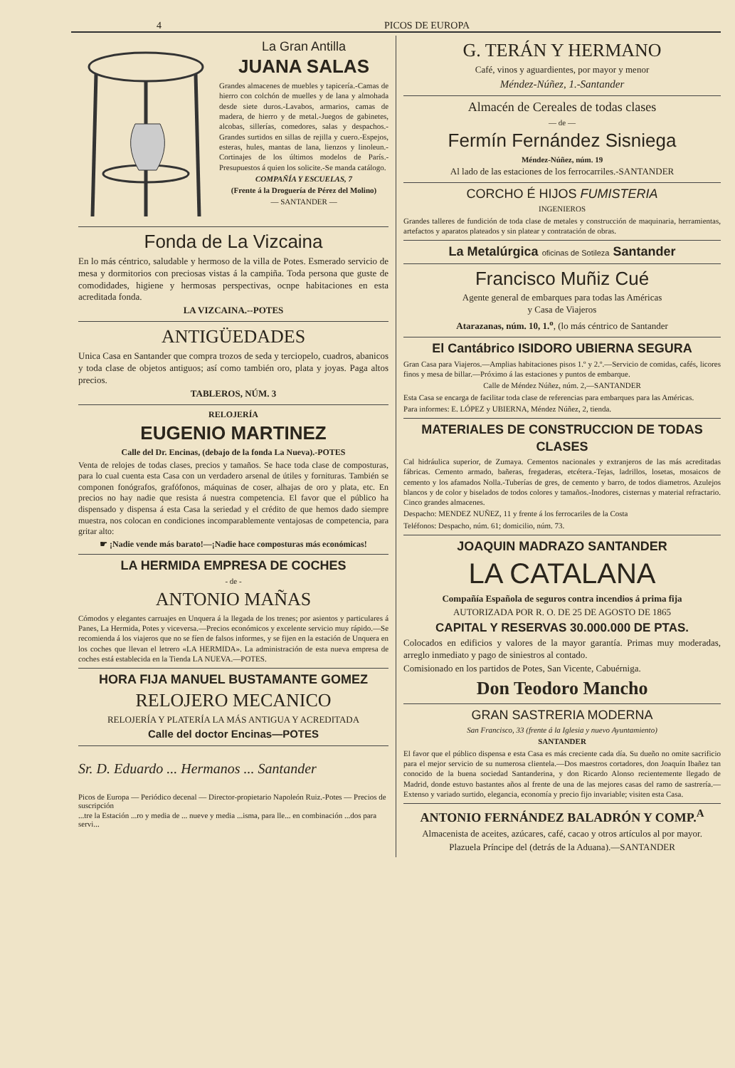4 PICOS DE EUROPA
La Gran Antilla
JUANA SALAS
Grandes almacenes de muebles y tapicería.-Camas de hierro con colchón de muelles y de lana y almohada desde siete duros.-Lavabos, armarios, camas de madera, de hierro y de metal.-Juegos de gabinetes, alcobas, sillerías, comedores, salas y despachos.-Grandes surtidos en sillas de rejilla y cuero.-Espejos, esteras, hules, mantas de lana, lienzos y linoleun.-Cortinajes de los últimos modelos de París.-Presupuestos á quien los solicite.-Se manda catálogo.
COMPAÑÍA Y ESCUELAS, 7
(Frente á la Droguería de Pérez del Molino)
— SANTANDER —
Fonda de La Vizcaina
En lo más céntrico, saludable y hermoso de la villa de Potes. Esmerado servicio de mesa y dormitorios con preciosas vistas á la campiña. Toda persona que guste de comodidades, higiene y hermosas perspectivas, ocnpe habitaciones en esta acreditada fonda.
LA VIZCAINA.--POTES
ANTIGÜEDADES
Unica Casa en Santander que compra trozos de seda y terciopelo, cuadros, abanicos y toda clase de objetos antiguos; así como también oro, plata y joyas. Paga altos precios.
TABLEROS, NÚM. 3
RELOJERÍA
EUGENIO MARTINEZ
Calle del Dr. Encinas, (debajo de la fonda La Nueva).-POTES
Venta de relojes de todas clases, precios y tamaños. Se hace toda clase de composturas, para lo cual cuenta esta Casa con un verdadero arsenal de útiles y fornituras. También se componen fonógrafos, grafófonos, máquinas de coser, alhajas de oro y plata, etc. En precios no hay nadie que resista á nuestra competencia. El favor que el público ha dispensado y dispensa á esta Casa la seriedad y el crédito de que hemos dado siempre muestra, nos colocan en condiciones incomparablemente ventajosas de competencia, para gritar alto:
☛ ¡Nadie vende más barato!—¡Nadie hace composturas más económicas!
LA HERMIDA EMPRESA DE COCHES
- de -
ANTONIO MAÑAS
Cómodos y elegantes carruajes en Unquera á la llegada de los trenes; por asientos y particulares á Panes, La Hermida, Potes y viceversa.—Precios económicos y excelente servicio muy rápido.—Se recomienda á los viajeros que no se fíen de falsos informes, y se fijen en la estación de Unquera en los coches que llevan el letrero «LA HERMIDA». La administración de esta nueva empresa de coches está establecida en la Tienda LA NUEVA.—POTES.
HORA FIJA MANUEL BUSTAMANTE GOMEZ
RELOJERO MECANICO
RELOJERÍA Y PLATERÍA LA MÁS ANTIGUA Y ACREDITADA
Calle del doctor Encinas—POTES
Sr. D. Eduardo ... Hermanos ... Santander
Picos de Europa — Periódico decenal — Director-propietario Napoleón Ruiz.-Potes — Precios de suscripción
...tre la Estación ...ro y media de ... nueve y media ...isma, para lle... en combinación ...dos para servi...
G. TERÁN Y HERMANO
Café, vinos y aguardientes, por mayor y menor
Méndez-Núñez, 1.-Santander
Almacén de Cereales de todas clases
— de —
Fermín Fernández Sisniega
Méndez-Núñez, núm. 19
Al lado de las estaciones de los ferrocarriles.-SANTANDER
CORCHO É HIJOS FUMISTERIA
INGENIEROS
Grandes talleres de fundición de toda clase de metales y construcción de maquinaria, herramientas, artefactos y aparatos plateados y sin platear y contratación de obras.
La Metalúrgica oficinas de Sotileza Santander
Francisco Muñiz Cué
Agente general de embarques para todas las Américas
y Casa de Viajeros
Atarazanas, núm. 10, 1.<sup>o</sup>, (lo más céntrico de Santander
El Cantábrico ISIDORO UBIERNA SEGURA
Gran Casa para Viajeros.—Amplias habitaciones pisos 1.º y 2.º.—Servicio de comidas, cafés, licores finos y mesa de billar.—Próximo á las estaciones y puntos de embarque.
Calle de Méndez Núñez, núm. 2,—SANTANDER
Esta Casa se encarga de facilitar toda clase de referencias para embarques para las Américas.
Para informes: E. LÓPEZ y UBIERNA, Méndez Núñez, 2, tienda.
MATERIALES DE CONSTRUCCION DE TODAS CLASES
Cal hidráulica superior, de Zumaya. Cementos nacionales y extranjeros de las más acreditadas fábricas. Cemento armado, bañeras, fregaderas, etcétera.-Tejas, ladrillos, losetas, mosaicos de cemento y los afamados Nolla.-Tuberías de gres, de cemento y barro, de todos diametros. Azulejos blancos y de color y biselados de todos colores y tamaños.-Inodores, cisternas y material refractario. Cinco grandes almacenes.
Despacho: MENDEZ NUÑEZ, 11 y frente á los ferrocariles de la Costa
Teléfonos: Despacho, núm. 61; domicilio, núm. 73.
JOAQUIN MADRAZO SANTANDER
LA CATALANA
Compañía Española de seguros contra incendios á prima fija
AUTORIZADA POR R. O. DE 25 DE AGOSTO DE 1865
CAPITAL Y RESERVAS 30.000.000 DE PTAS.
Colocados en edificios y valores de la mayor garantía. Primas muy moderadas, arreglo inmediato y pago de siniestros al contado.
Comisionado en los partidos de Potes, San Vicente, Cabuérniga.
Don Teodoro Mancho
GRAN SASTRERIA MODERNA
San Francisco, 33 (frente á la Iglesia y nuevo Ayuntamiento)
SANTANDER
El favor que el público dispensa e esta Casa es más creciente cada día. Su dueño no omite sacrificio para el mejor servicio de su numerosa clientela.—Dos maestros cortadores, don Joaquín Ibañez tan conocido de la buena sociedad Santanderina, y don Ricardo Alonso recientemente llegado de Madrid, donde estuvo bastantes años al frente de una de las mejores casas del ramo de sastrería.—Extenso y variado surtido, elegancia, economía y precio fijo invariable; visiten esta Casa.
ANTONIO FERNÁNDEZ BALADRÓN Y COMP.<sup>A</sup>
Almacenista de aceites, azúcares, café, cacao y otros artículos al por mayor.
Plazuela Príncipe del (detrás de la Aduana).—SANTANDER